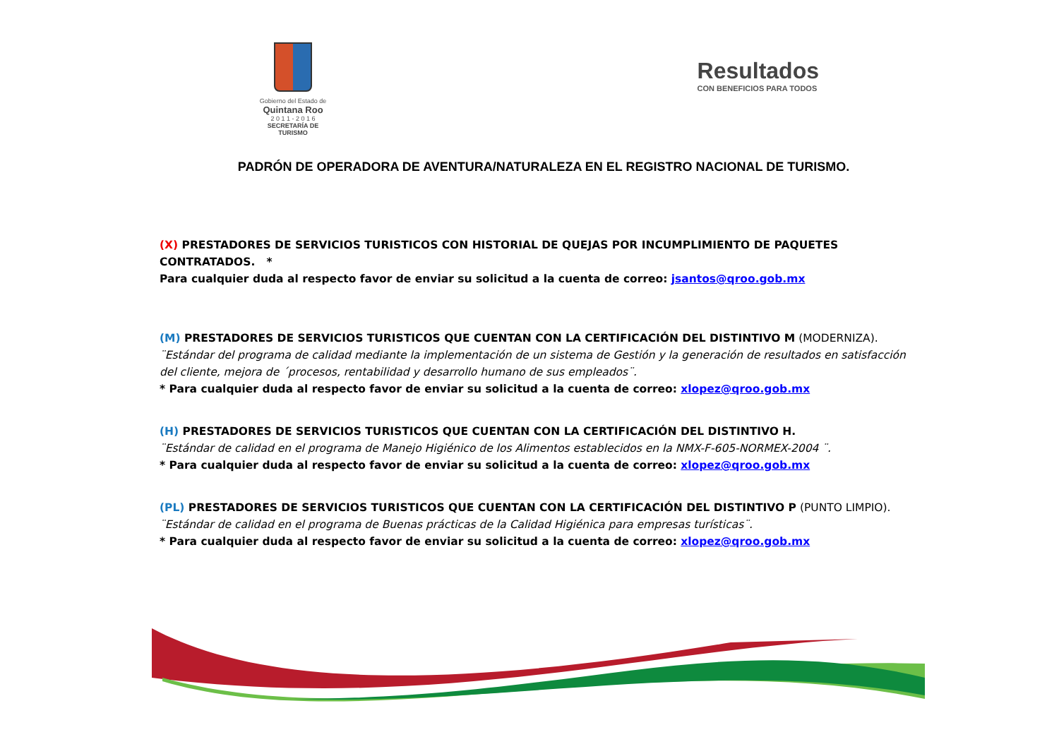Gobierno del Estado de
Quintana Roo
2 0 1 1 - 2 0 1 6
SECRETARÍA DE TURISMO
Resultados
CON BENEFICIOS PARA TODOS
PADRÓN DE OPERADORA DE AVENTURA/NATURALEZA EN EL REGISTRO NACIONAL DE TURISMO.
(X) PRESTADORES DE SERVICIOS TURISTICOS CON HISTORIAL DE QUEJAS POR INCUMPLIMIENTO DE PAQUETES CONTRATADOS. *
Para cualquier duda al respecto favor de enviar su solicitud a la cuenta de correo: jsantos@qroo.gob.mx
(M) PRESTADORES DE SERVICIOS TURISTICOS QUE CUENTAN CON LA CERTIFICACIÓN DEL DISTINTIVO M (MODERNIZA).
¨Estándar del programa de calidad mediante la implementación de un sistema de Gestión y la generación de resultados en satisfacción del cliente, mejora de ´procesos, rentabilidad y desarrollo humano de sus empleados¨.
* Para cualquier duda al respecto favor de enviar su solicitud a la cuenta de correo: xlopez@qroo.gob.mx
(H) PRESTADORES DE SERVICIOS TURISTICOS QUE CUENTAN CON LA CERTIFICACIÓN DEL DISTINTIVO H.
¨Estándar de calidad en el programa de Manejo Higiénico de los Alimentos establecidos en la NMX-F-605-NORMEX-2004 ¨.
* Para cualquier duda al respecto favor de enviar su solicitud a la cuenta de correo: xlopez@qroo.gob.mx
(PL) PRESTADORES DE SERVICIOS TURISTICOS QUE CUENTAN CON LA CERTIFICACIÓN DEL DISTINTIVO P (PUNTO LIMPIO).
¨Estándar de calidad en el programa de Buenas prácticas de la Calidad Higiénica para empresas turísticas¨.
* Para cualquier duda al respecto favor de enviar su solicitud a la cuenta de correo: xlopez@qroo.gob.mx